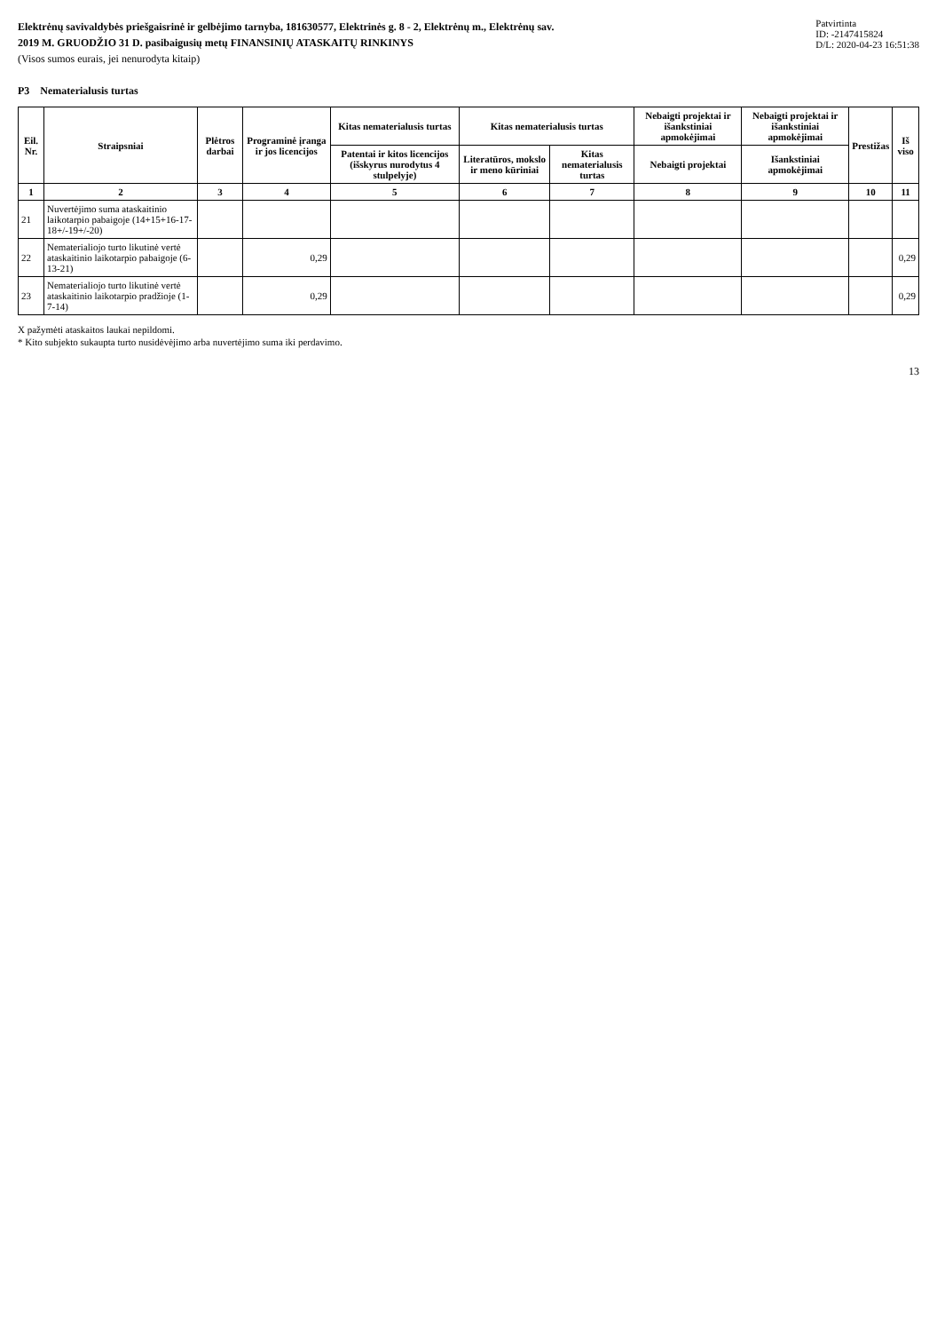Elektrėnų savivaldybės priešgaisrinė ir gelbėjimo tarnyba, 181630577, Elektrinės g. 8 - 2, Elektrėnų m., Elektrėnų sav.
2019 M. GRUODŽIO 31 D. pasibaigusių metų FINANSINIŲ ATASKAITŲ RINKINYS
(Visos sumos eurais, jei nenurodyta kitaip)
Patvirtinta
ID: -2147415824
D/L: 2020-04-23 16:51:38
P3 Nematerialusis turtas
| Eil. Nr. | Straipsniai | Plėtros darbai | Programinė įranga ir jos licencijos | Kitas nematerialusis turtas | Kitas nematerialusis turtas | | Nebaigti projektai ir išankstiniai apmokėjimai | Nebaigti projektai ir išankstiniai apmokėjimai | Prestižas | Iš viso |
| --- | --- | --- | --- | --- | --- | --- | --- | --- | --- | --- |
| | | | | Patentai ir kitos licencijos (išskyrus nurodytus 4 stulpelyje) | Literatūros, mokslo ir meno kūriniai | Kitas nematerialusis turtas | Nebaigti projektai | Išankstiniai apmokėjimai | | |
| 1 | 2 | 3 | 4 | 5 | 6 | 7 | 8 | 9 | 10 | 11 |
| 21 | Nuvertėjimo suma ataskaitinio laikotarpio pabaigoje (14+15+16-17-18+/-19+/-20) | | | | | | | | | |
| 22 | Nematerialiojo turto likutinė vertė ataskaitinio laikotarpio pabaigoje (6-13-21) | | 0,29 | | | | | | | 0,29 |
| 23 | Nematerialiojo turto likutinė vertė ataskaitinio laikotarpio pradžioje (1-7-14) | | 0,29 | | | | | | | 0,29 |
X pažymėti ataskaitos laukai nepildomi.
* Kito subjekto sukaupta turto nusidėvėjimo arba nuvertėjimo suma iki perdavimo.
13